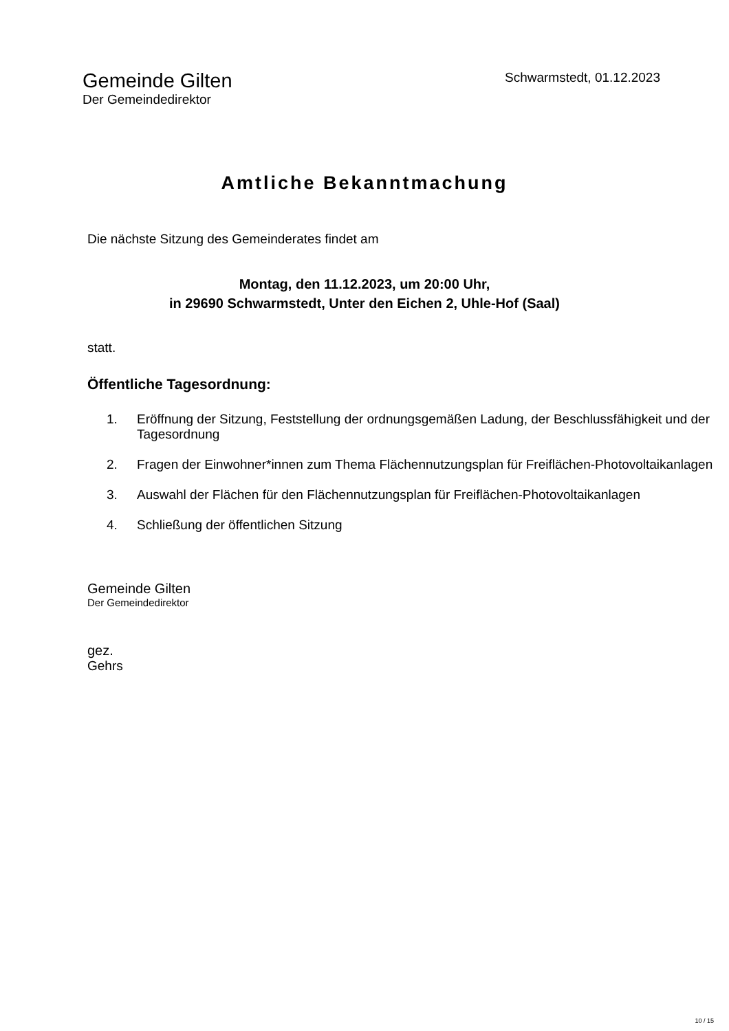Gemeinde Gilten
Der Gemeindedirektor
Schwarmstedt, 01.12.2023
Amtliche Bekanntmachung
Die nächste Sitzung des Gemeinderates findet am
Montag, den 11.12.2023, um 20:00 Uhr,
in 29690 Schwarmstedt, Unter den Eichen 2, Uhle-Hof (Saal)
statt.
Öffentliche Tagesordnung:
1. Eröffnung der Sitzung, Feststellung der ordnungsgemäßen Ladung, der Beschlussfähigkeit und der Tagesordnung
2. Fragen der Einwohner*innen zum Thema Flächennutzungsplan für Freiflächen-Photovoltaikanlagen
3. Auswahl der Flächen für den Flächennutzungsplan für Freiflächen-Photovoltaikanlagen
4. Schließung der öffentlichen Sitzung
Gemeinde Gilten
Der Gemeindedirektor
gez.
Gehrs
10 / 15